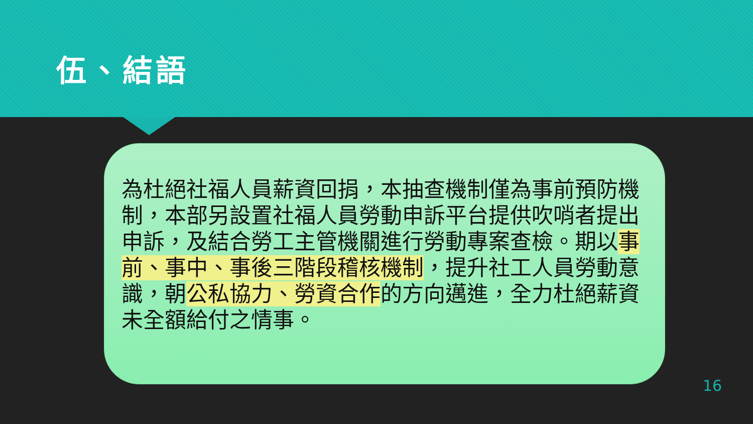伍、結語
為杜絕社福人員薪資回捐，本抽查機制僅為事前預防機制，本部另設置社福人員勞動申訴平台提供吹哨者提出申訴，及結合勞工主管機關進行勞動專案查檢。期以事前、事中、事後三階段稽核機制，提升社工人員勞動意識，朝公私協力、勞資合作的方向邁進，全力杜絕薪資未全額給付之情事。
16